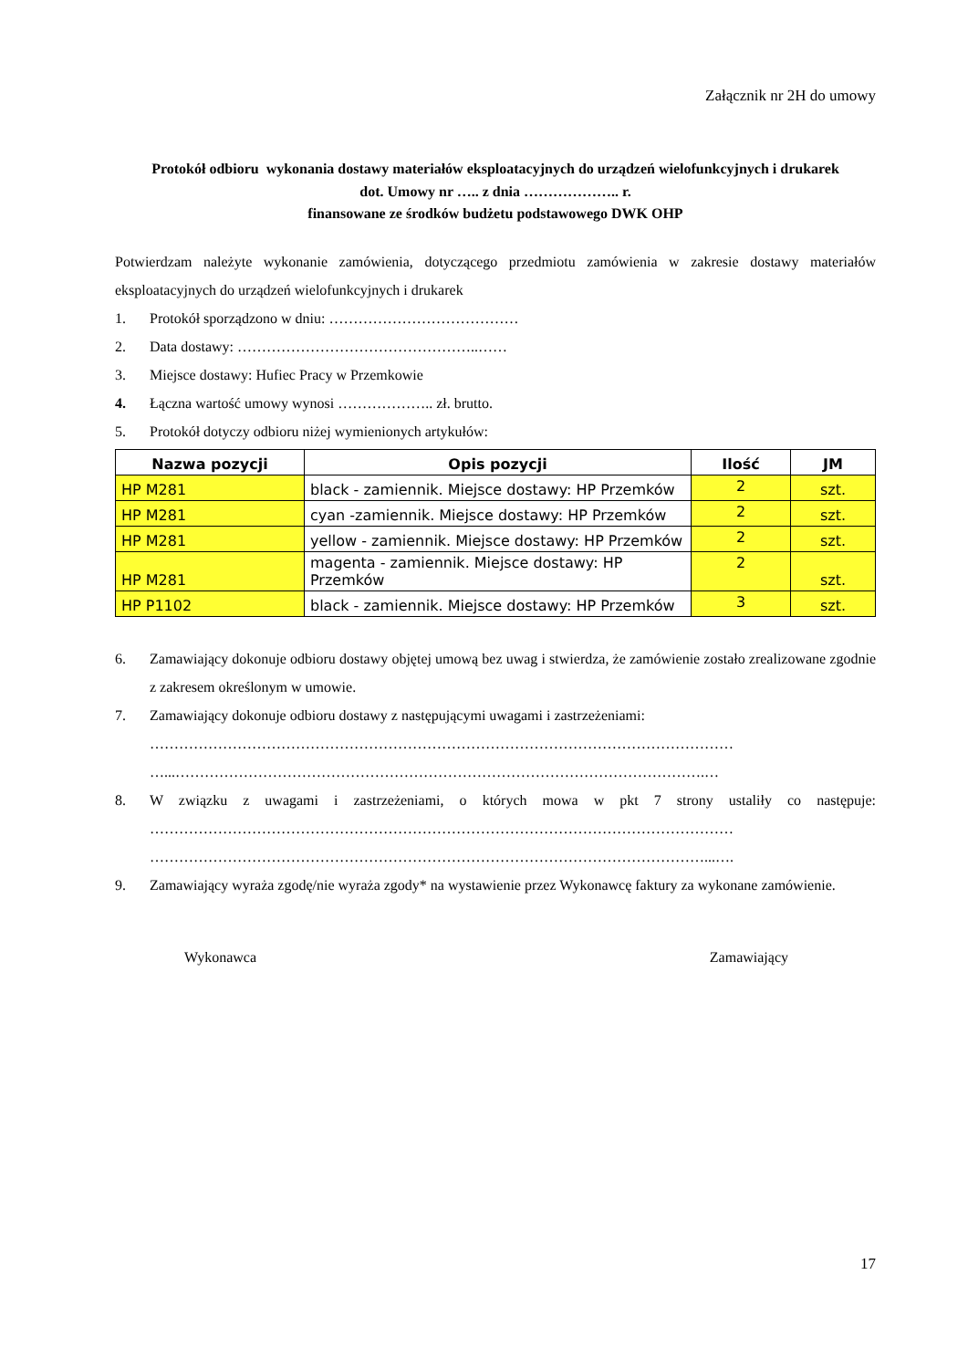Załącznik nr 2H do umowy
Protokół odbioru wykonania dostawy materiałów eksploatacyjnych do urządzeń wielofunkcyjnych i drukarek
dot. Umowy nr ….. z dnia ……………….. r.
finansowane ze środków budżetu podstawowego DWK OHP
Potwierdzam należyte wykonanie zamówienia, dotyczącego przedmiotu zamówienia w zakresie dostawy materiałów eksploatacyjnych do urządzeń wielofunkcyjnych i drukarek
1. Protokół sporządzono w dniu: …………………………………
2. Data dostawy: …………………………………………..……
3. Miejsce dostawy: Hufiec Pracy w Przemkowie
4. Łączna wartość umowy wynosi ……………….. zł. brutto.
5. Protokół dotyczy odbioru niżej wymienionych artykułów:
| Nazwa pozycji | Opis pozycji | Ilość | JM |
| --- | --- | --- | --- |
| HP M281 | black - zamiennik. Miejsce dostawy: HP Przemków | 2 | szt. |
| HP M281 | cyan -zamiennik. Miejsce dostawy: HP Przemków | 2 | szt. |
| HP M281 | yellow - zamiennik. Miejsce dostawy: HP Przemków | 2 | szt. |
| HP M281 | magenta - zamiennik. Miejsce dostawy: HP Przemków | 2 | szt. |
| HP P1102 | black - zamiennik. Miejsce dostawy: HP Przemków | 3 | szt. |
6. Zamawiający dokonuje odbioru dostawy objętej umową bez uwag i stwierdza, że zamówienie zostało zrealizowane zgodnie z zakresem określonym w umowie.
7. Zamawiający dokonuje odbioru dostawy z następującymi uwagami i zastrzeżeniami:
…………………………………………………………………………………………………………
…...……………………………………………………………………………………………….…
8. W związku z uwagami i zastrzeżeniami, o których mowa w pkt 7 strony ustaliły co następuje: …………………………………………………………………………………………………………
……………………………………………………………………………………………………...….
9. Zamawiający wyraża zgodę/nie wyraża zgody* na wystawienie przez Wykonawcę faktury za wykonane zamówienie.
Wykonawca Zamawiający
17